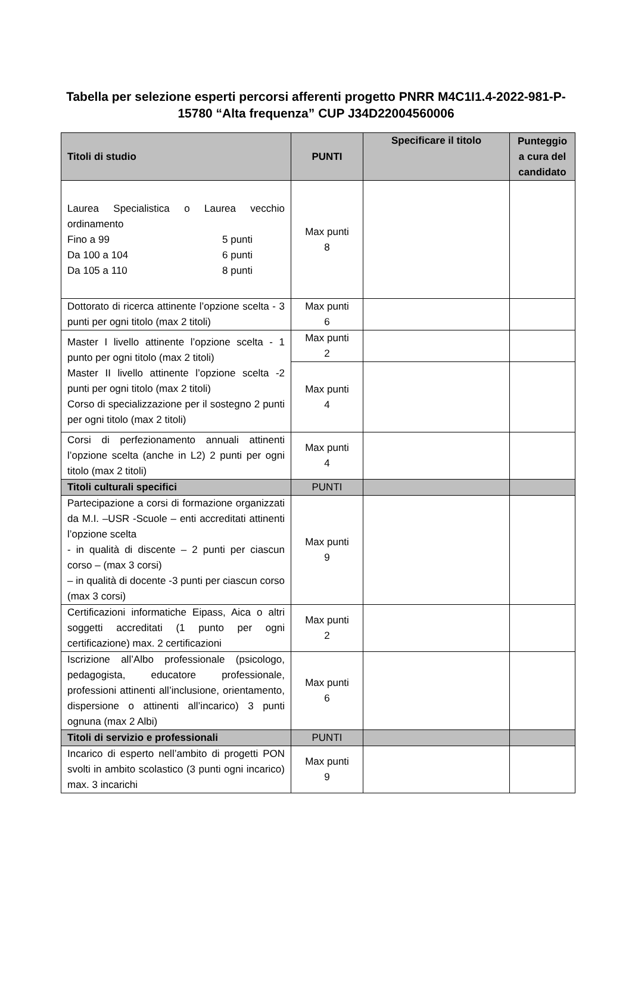Tabella per selezione esperti percorsi afferenti progetto PNRR M4C1I1.4-2022-981-P-15780 “Alta frequenza” CUP J34D22004560006
| Titoli di studio | PUNTI | Specificare il titolo | Punteggio a cura del candidato |
| --- | --- | --- | --- |
| Laurea Specialistica o Laurea vecchio ordinamento Fino a 99 5 punti Da 100 a 104 6 punti Da 105 a 110 8 punti | Max punti 8 | | |
| Dottorato di ricerca attinente l’opzione scelta - 3 punti per ogni titolo (max 2 titoli) | Max punti 6 | | |
| Master I livello attinente l’opzione scelta - 1 punto per ogni titolo (max 2 titoli) Master II livello attinente l’opzione scelta -2 punti per ogni titolo (max 2 titoli) Corso di specializzazione per il sostegno 2 punti per ogni titolo (max 2 titoli) | Max punti 2 | | |
| | Max punti 4 | | |
| Corsi di perfezionamento annuali attinenti l’opzione scelta (anche in L2) 2 punti per ogni titolo (max 2 titoli) | Max punti 4 | | |
| Titoli culturali specifici | PUNTI | | |
| Partecipazione a corsi di formazione organizzati da M.I. –USR -Scuole – enti accreditati attinenti l’opzione scelta - in qualità di discente – 2 punti per ciascun corso – (max 3 corsi) – in qualità di docente -3 punti per ciascun corso (max 3 corsi) | Max punti 9 | | |
| Certificazioni informatiche Eipass, Aica o altri soggetti accreditati (1 punto per ogni certificazione) max. 2 certificazioni | Max punti 2 | | |
| Iscrizione all’Albo professionale (psicologo, pedagogista, educatore professionale, professioni attinenti all’inclusione, orientamento, dispersione o attinenti all’incarico) 3 punti ognuna (max 2 Albi) | Max punti 6 | | |
| Titoli di servizio e professionali | PUNTI | | |
| Incarico di esperto nell’ambito di progetti PON svolti in ambito scolastico (3 punti ogni incarico) max. 3 incarichi | Max punti 9 | | |